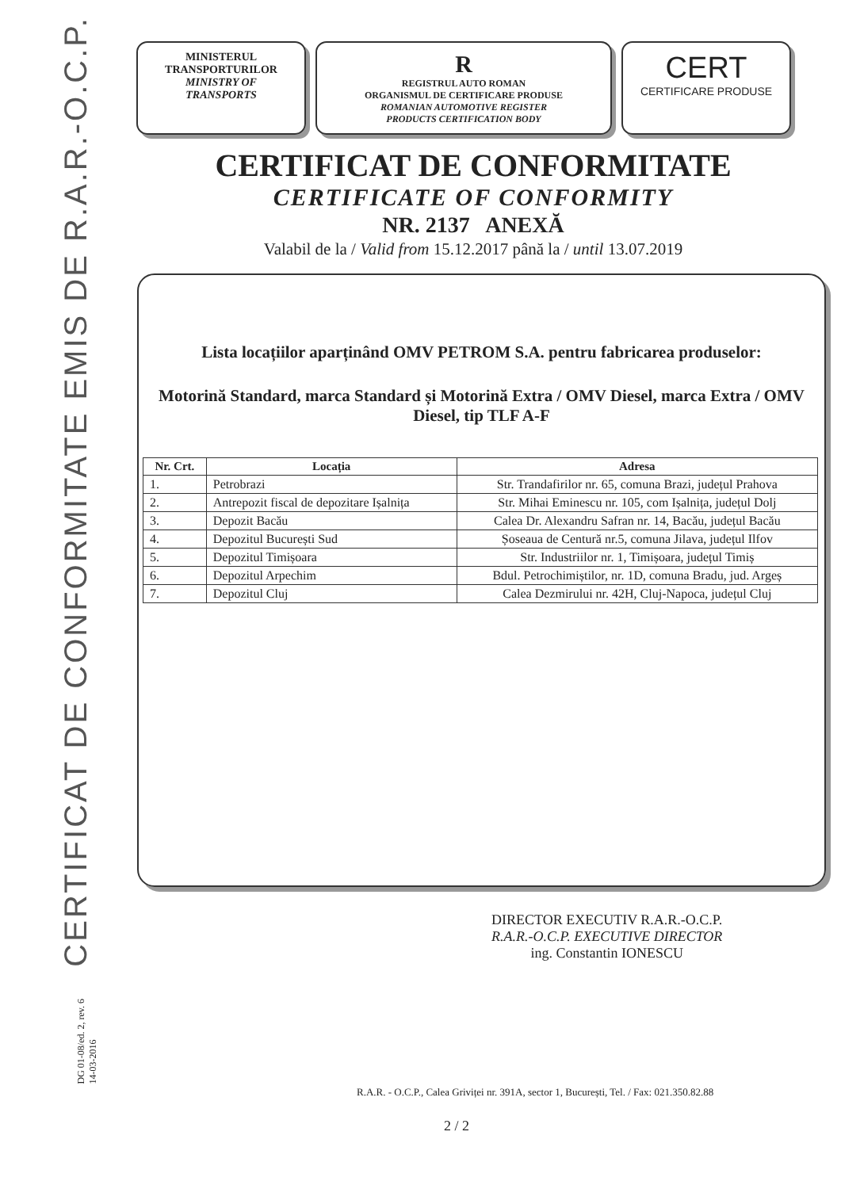CERTIFICAT DE CONFORMITATE EMIS DE R.A.R.-O.C.P.
DG 01-08/ed. 2, rev. 6
14-03-2016
MINISTERUL
TRANSPORTURILOR
MINISTRY OF
TRANSPORTS
R
REGISTRUL AUTO ROMAN
ORGANISMUL DE CERTIFICARE PRODUSE
ROMANIAN AUTOMOTIVE REGISTER
PRODUCTS CERTIFICATION BODY
CERT
CERTIFICARE PRODUSE
CERTIFICAT DE CONFORMITATE
CERTIFICATE OF CONFORMITY
NR. 2137 ANEXĂ
Valabil de la / Valid from 15.12.2017 până la / until 13.07.2019
Lista locațiilor aparținând OMV PETROM S.A. pentru fabricarea produselor:
Motorină Standard, marca Standard și Motorină Extra / OMV Diesel, marca Extra / OMV Diesel, tip TLF A-F
| Nr. Crt. | Locația | Adresa |
| --- | --- | --- |
| 1. | Petrobrazi | Str. Trandafirilor nr. 65, comuna Brazi, județul Prahova |
| 2. | Antrepozit fiscal de depozitare Ișalnița | Str. Mihai Eminescu nr. 105, com Ișalnița, județul Dolj |
| 3. | Depozit Bacău | Calea Dr. Alexandru Safran nr. 14, Bacău, județul Bacău |
| 4. | Depozitul București Sud | Șoseaua de Centură nr.5, comuna Jilava, județul Ilfov |
| 5. | Depozitul Timișoara | Str. Industriilor nr. 1, Timișoara, județul Timiș |
| 6. | Depozitul Arpechim | Bdul. Petrochimiștilor, nr. 1D, comuna Bradu, jud. Argeș |
| 7. | Depozitul Cluj | Calea Dezmirului nr. 42H, Cluj-Napoca, județul Cluj |
DIRECTOR EXECUTIV R.A.R.-O.C.P.
R.A.R.-O.C.P. EXECUTIVE DIRECTOR
ing. Constantin IONESCU
R.A.R. - O.C.P., Calea Griviței nr. 391A, sector 1, București, Tel. / Fax: 021.350.82.88
2 / 2